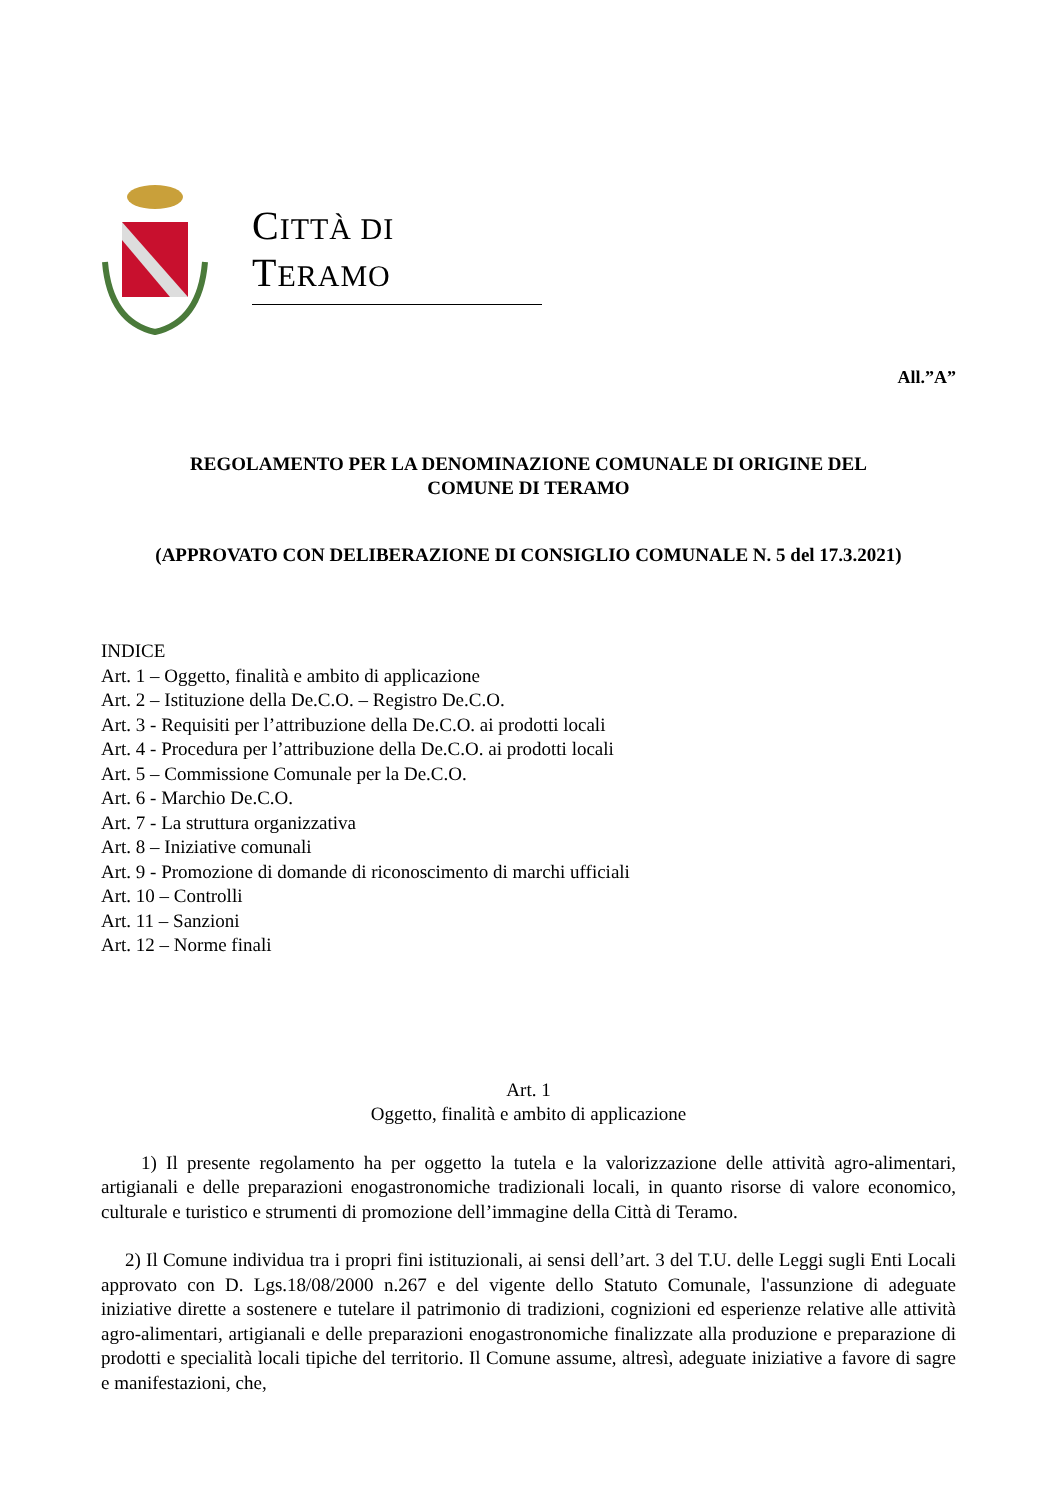CITTÀ DI TERAMO
All.”A”
REGOLAMENTO PER LA DENOMINAZIONE COMUNALE DI ORIGINE DEL
COMUNE DI TERAMO
(APPROVATO CON DELIBERAZIONE DI CONSIGLIO COMUNALE N. 5 del 17.3.2021)
INDICE
Art. 1 – Oggetto, finalità e ambito di applicazione
Art. 2 – Istituzione della De.C.O. – Registro De.C.O.
Art. 3 - Requisiti per l’attribuzione della De.C.O. ai prodotti locali
Art. 4 - Procedura per l’attribuzione della De.C.O. ai prodotti locali
Art. 5 – Commissione Comunale per la De.C.O.
Art. 6 - Marchio De.C.O.
Art. 7 - La struttura organizzativa
Art. 8 – Iniziative comunali
Art. 9 - Promozione di domande di riconoscimento di marchi ufficiali
Art. 10 – Controlli
Art. 11 – Sanzioni
Art. 12 – Norme finali
Art. 1
Oggetto, finalità e ambito di applicazione
1) Il presente regolamento ha per oggetto la tutela e la valorizzazione delle attività agro-alimentari, artigianali e delle preparazioni enogastronomiche tradizionali locali, in quanto risorse di valore economico, culturale e turistico e strumenti di promozione dell’immagine della Città di Teramo.
2) Il Comune individua tra i propri fini istituzionali, ai sensi dell’art. 3 del T.U. delle Leggi sugli Enti Locali approvato con D. Lgs.18/08/2000 n.267 e del vigente dello Statuto Comunale, l'assunzione di adeguate iniziative dirette a sostenere e tutelare il patrimonio di tradizioni, cognizioni ed esperienze relative alle attività agro-alimentari, artigianali e delle preparazioni enogastronomiche finalizzate alla produzione e preparazione di prodotti e specialità locali tipiche del territorio. Il Comune assume, altresì, adeguate iniziative a favore di sagre e manifestazioni, che,